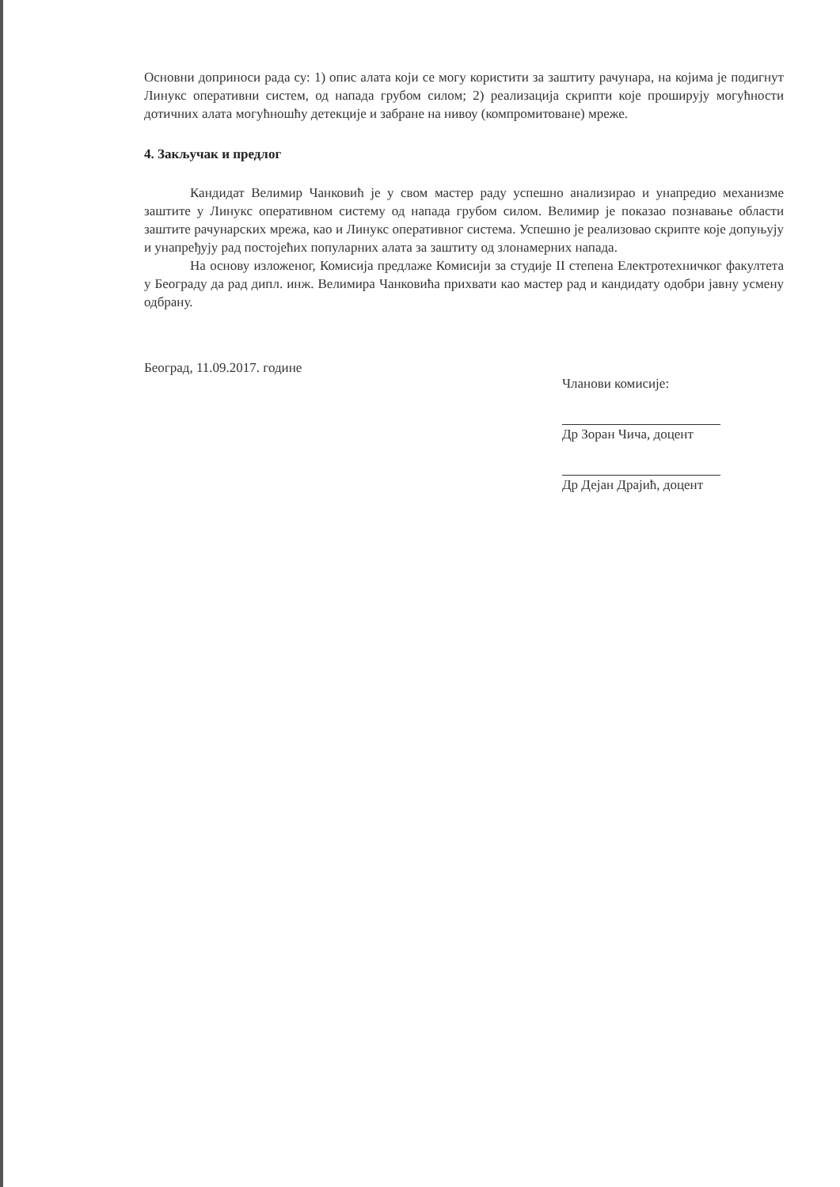Основни доприноси рада су: 1) опис алата који се могу користити за заштиту рачунара, на којима је подигнут Линукс оперативни систем, од напада грубом силом; 2) реализација скрипти које проширују могућности дотичних алата могућношћу детекције и забране на нивоу (компромитоване) мреже.
4. Закључак и предлог
Кандидат Велимир Чанковић је у свом мастер раду успешно анализирао и унапредио механизме заштите у Линукс оперативном систему од напада грубом силом. Велимир је показао познавање области заштите рачунарских мрежа, као и Линукс оперативног система. Успешно је реализовао скрипте које допуњују и унапређују рад постојећих популарних алата за заштиту од злонамерних напада.
На основу изложеног, Комисија предлаже Комисији за студије II степена Електротехничког факултета у Београду да рад дипл. инж. Велимира Чанковића прихвати као мастер рад и кандидату одобри јавну усмену одбрану.
Београд, 11.09.2017. године
Чланови комисије:
Др Зоран Чича, доцент
Др Дејан Драјић, доцент